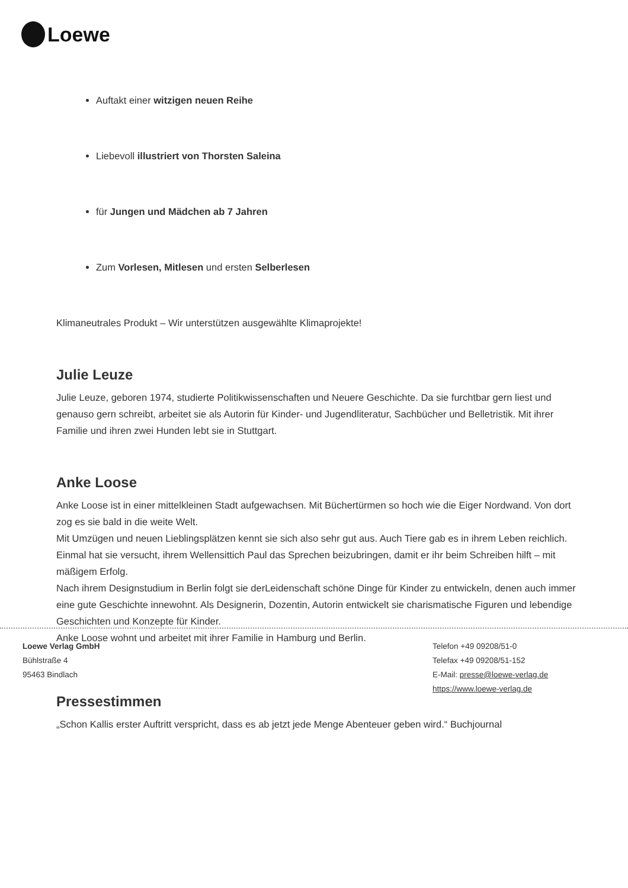Loewe
Auftakt einer witzigen neuen Reihe
Liebevoll illustriert von Thorsten Saleina
für Jungen und Mädchen ab 7 Jahren
Zum Vorlesen, Mitlesen und ersten Selberlesen
Klimaneutrales Produkt – Wir unterstützen ausgewählte Klimaprojekte!
Julie Leuze
Julie Leuze, geboren 1974, studierte Politikwissenschaften und Neuere Geschichte. Da sie furchtbar gern liest und genauso gern schreibt, arbeitet sie als Autorin für Kinder- und Jugendliteratur, Sachbücher und Belletristik. Mit ihrer Familie und ihren zwei Hunden lebt sie in Stuttgart.
Anke Loose
Anke Loose ist in einer mittelkleinen Stadt aufgewachsen. Mit Büchertürmen so hoch wie die Eiger Nordwand. Von dort zog es sie bald in die weite Welt.
Mit Umzügen und neuen Lieblingsplätzen kennt sie sich also sehr gut aus. Auch Tiere gab es in ihrem Leben reichlich. Einmal hat sie versucht, ihrem Wellensittich Paul das Sprechen beizubringen, damit er ihr beim Schreiben hilft – mit mäßigem Erfolg.
Nach ihrem Designstudium in Berlin folgt sie derLeidenschaft schöne Dinge für Kinder zu entwickeln, denen auch immer eine gute Geschichte innewohnt. Als Designerin, Dozentin, Autorin entwickelt sie charismatische Figuren und lebendige Geschichten und Konzepte für Kinder.
Anke Loose wohnt und arbeitet mit ihrer Familie in Hamburg und Berlin.
Pressestimmen
„Schon Kallis erster Auftritt verspricht, dass es ab jetzt jede Menge Abenteuer geben wird.“ Buchjournal
Loewe Verlag GmbH
Bühlstraße 4
95463 Bindlach
Telefon +49 09208/51-0
Telefax +49 09208/51-152
E-Mail: presse@loewe-verlag.de
https://www.loewe-verlag.de